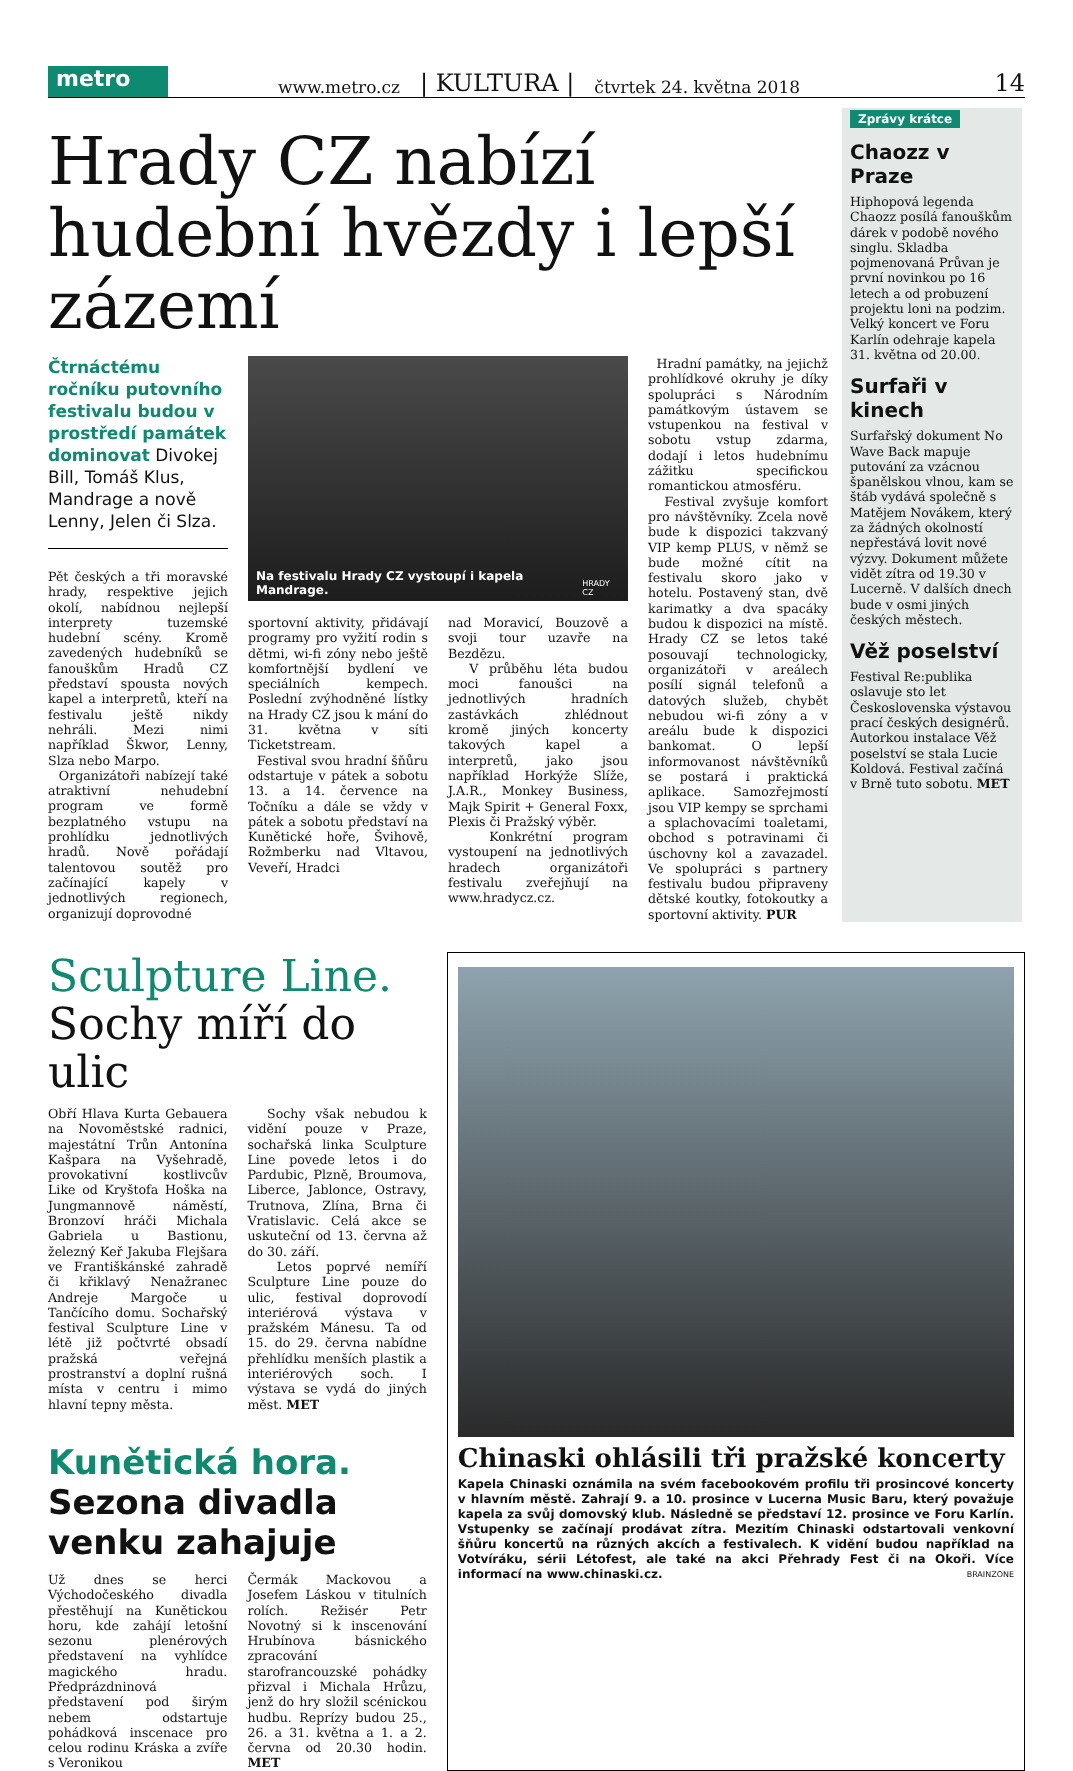metro
www.metro.cz | KULTURA | čtvrtek 24. května 2018 14
Hrady CZ nabízí hudební hvězdy i lepší zázemí
Čtrnáctému ročníku putovního festivalu budou v prostředí památek dominovat Divokej Bill, Tomáš Klus, Mandrage a nově Lenny, Jelen či Slza.
Pět českých a tři moravské hrady, respektive jejich okolí, nabídnou nejlepší interprety tuzemské hudební scény. Kromě zavedených hudebníků se fanouškům Hradů CZ představí spousta nových kapel a interpretů, kteří na festivalu ještě nikdy nehráli. Mezi nimi například Škwor, Lenny, Slza nebo Marpo.
Organizátoři nabízejí také atraktivní nehudební program ve formě bezplatného vstupu na prohlídku jednotlivých hradů. Nově pořádají talentovou soutěž pro začínající kapely v jednotlivých regionech, organizují doprovodné
Na festivalu Hrady CZ vystoupí i kapela Mandrage. HRADY CZ
sportovní aktivity, přidávají programy pro vyžití rodin s dětmi, wi-fi zóny nebo ještě komfortnější bydlení ve speciálních kempech. Poslední zvýhodněné lístky na Hrady CZ jsou k mání do 31. května v síti Ticketstream.
Festival svou hradní šňůru odstartuje v pátek a sobotu 13. a 14. července na Točníku a dále se vždy v pátek a sobotu představí na Kunětické hoře, Švihově, Rožmberku nad Vltavou, Veveří, Hradci
nad Moravicí, Bouzově a svoji tour uzavře na Bezdězu.
V průběhu léta budou moci fanoušci na jednotlivých hradních zastávkách zhlédnout kromě jiných koncerty takových kapel a interpretů, jako jsou například Horkýže Slíže, J.A.R., Monkey Business, Majk Spirit + General Foxx, Plexis či Pražský výběr.
Konkrétní program vystoupení na jednotlivých hradech organizátoři festivalu zveřejňují na www.hradycz.cz.
Hradní památky, na jejichž prohlídkové okruhy je díky spolupráci s Národním památkovým ústavem se vstupenkou na festival v sobotu vstup zdarma, dodají i letos hudebnímu zážitku specifickou romantickou atmosféru.
Festival zvyšuje komfort pro návštěvníky. Zcela nově bude k dispozici takzvaný VIP kemp PLUS, v němž se bude možné cítit na festivalu skoro jako v hotelu. Postavený stan, dvě karimatky a dva spacáky budou k dispozici na místě. Hrady CZ se letos také posouvají technologicky, organizátoři v areálech posílí signál telefonů a datových služeb, chybět nebudou wi-fi zóny a v areálu bude k dispozici bankomat. O lepší informovanost návštěvníků se postará i praktická aplikace. Samozřejmostí jsou VIP kempy se sprchami a splachovacími toaletami, obchod s potravinami či úschovny kol a zavazadel. Ve spolupráci s partnery festivalu budou připraveny dětské koutky, fotokoutky a sportovní aktivity. PUR
Zprávy krátce
Chaozz v Praze
Hiphopová legenda Chaozz posílá fanouškům dárek v podobě nového singlu. Skladba pojmenovaná Průvan je první novinkou po 16 letech a od probuzení projektu loni na podzim. Velký koncert ve Foru Karlín odehraje kapela 31. května od 20.00.
Surfaři v kinech
Surfařský dokument No Wave Back mapuje putování za vzácnou španělskou vlnou, kam se štáb vydává společně s Matějem Novákem, který za žádných okolností nepřestává lovit nové výzvy. Dokument můžete vidět zítra od 19.30 v Lucerně. V dalších dnech bude v osmi jiných českých městech.
Věž poselství
Festival Re:publika oslavuje sto let Československa výstavou prací českých designérů. Autorkou instalace Věž poselství se stala Lucie Koldová. Festival začíná v Brně tuto sobotu. MET
Sculpture Line.
Sochy míří do ulic
Obří Hlava Kurta Gebauera na Novoměstské radnici, majestátní Trůn Antonína Kašpara na Vyšehradě, provokativní kostlivcův Like od Kryštofa Hoška na Jungmannově náměstí, Bronzoví hráči Michala Gabriela u Bastionu, železný Keř Jakuba Flejšara ve Františkánské zahradě či křiklavý Nenažranec Andreje Margoče u Tančícího domu. Sochařský festival Sculpture Line v létě již počtvrté obsadí pražská veřejná prostranství a doplní rušná místa v centru i mimo hlavní tepny města.
Sochy však nebudou k vidění pouze v Praze, sochařská linka Sculpture Line povede letos i do Pardubic, Plzně, Broumova, Liberce, Jablonce, Ostravy, Trutnova, Zlína, Brna či Vratislavic. Celá akce se uskuteční od 13. června až do 30. září.
Letos poprvé nemíří Sculpture Line pouze do ulic, festival doprovodí interiérová výstava v pražském Mánesu. Ta od 15. do 29. června nabídne přehlídku menších plastik a interiérových soch. I výstava se vydá do jiných měst. MET
Kunětická hora. Sezona divadla venku zahajuje
Už dnes se herci Východočeského divadla přestěhují na Kunětickou horu, kde zahájí letošní sezonu plenérových představení na vyhlídce magického hradu. Předprázdninová představení pod širým nebem odstartuje pohádková inscenace pro celou rodinu Kráska a zvíře s Veronikou
Čermák Mackovou a Josefem Láskou v titulních rolích. Režisér Petr Novotný si k inscenování Hrubínova básnického zpracování starofrancouzské pohádky přizval i Michala Hrůzu, jenž do hry složil scénickou hudbu. Reprízy budou 25., 26. a 31. května a 1. a 2. června od 20.30 hodin. MET
Chinaski ohlásili tři pražské koncerty
Kapela Chinaski oznámila na svém facebookovém profilu tři prosincové koncerty v hlavním městě. Zahrají 9. a 10. prosince v Lucerna Music Baru, který považuje kapela za svůj domovský klub. Následně se představí 12. prosince ve Foru Karlín. Vstupenky se začínají prodávat zítra. Mezitím Chinaski odstartovali venkovní šňůru koncertů na různých akcích a festivalech. K vidění budou například na Votvíráku, sérii Létofest, ale také na akci Přehrady Fest či na Okoři. Více informací na www.chinaski.cz. BRAINZONE